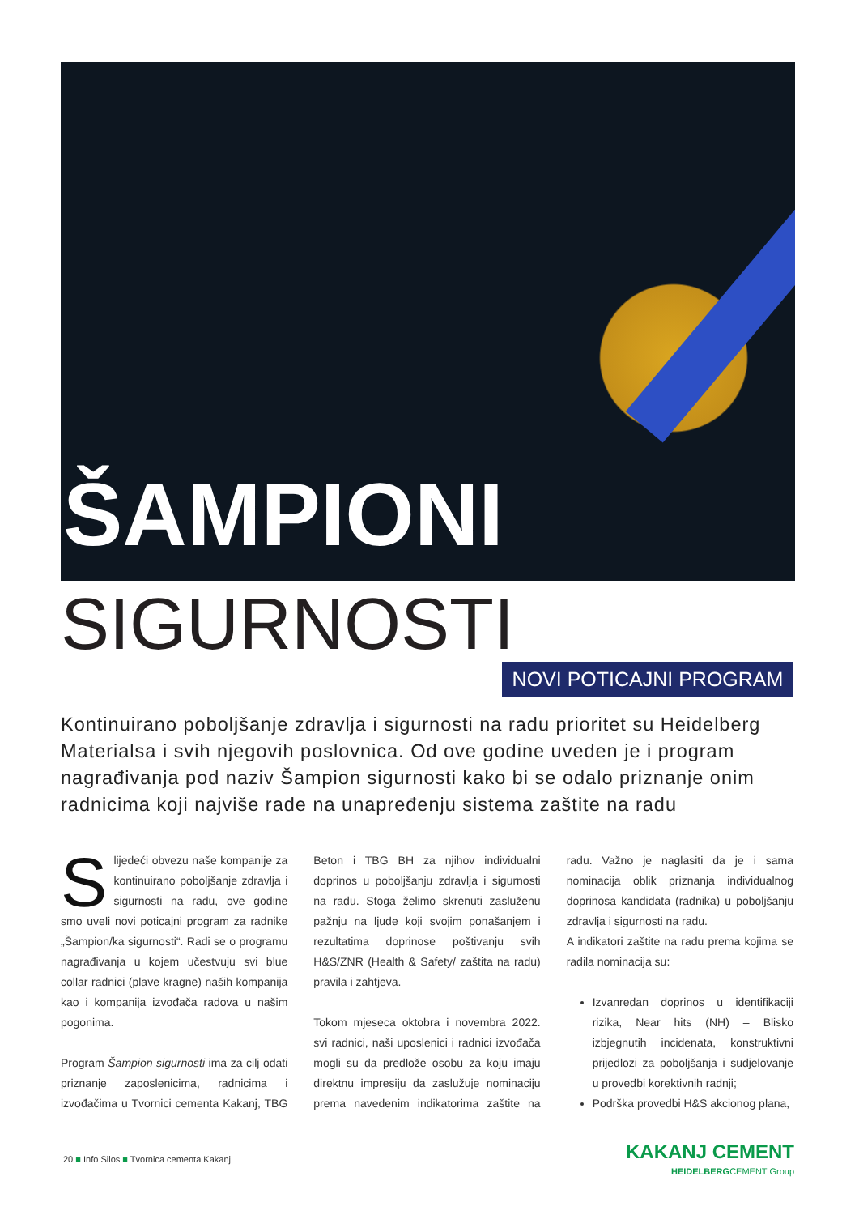ŠAMPIONI
SIGURNOSTI NOVI POTICAJNI PROGRAM
Kontinuirano poboljšanje zdravlja i sigurnosti na radu prioritet su Heidelberg Materialsa i svih njegovih poslovnica. Od ove godine uveden je i program nagrađivanja pod naziv Šampion sigurnosti kako bi se odalo priznanje onim radnicima koji najviše rade na unapređenju sistema zaštite na radu
Slijedeći obvezu naše kompanije za kontinuirano poboljšanje zdravlja i sigurnosti na radu, ove godine smo uveli novi poticajni program za radnike „Šampion/ka sigurnosti“. Radi se o programu nagrađivanja u kojem učestvuju svi blue collar radnici (plave kragne) naših kompanija kao i kompanija izvođača radova u našim pogonima.
Program Šampion sigurnosti ima za cilj odati priznanje zaposlenicima, radnicima i izvođačima u Tvornici cementa Kakanj, TBG Beton i TBG BH za njihov individualni doprinos u poboljšanju zdravlja i sigurnosti na radu. Stoga želimo skrenuti zasluženu pažnju na ljude koji svojim ponašanjem i rezultatima doprinose poštivanju svih H&S/ZNR (Health & Safety/ zaštita na radu) pravila i zahtjeva.
Tokom mjeseca oktobra i novembra 2022. svi radnici, naši uposlenici i radnici izvođača mogli su da predlože osobu za koju imaju direktnu impresiju da zaslužuje nominaciju prema navedenim indikatorima zaštite na radu. Važno je naglasiti da je i sama nominacija oblik priznanja individualnog doprinosa kandidata (radnika) u poboljšanju zdravlja i sigurnosti na radu.
A indikatori zaštite na radu prema kojima se radila nominacija su:
Izvanredan doprinos u identifikaciji rizika, Near hits (NH) – Blisko izbjegnutih incidenata, konstruktivni prijedlozi za poboljšanja i sudjelovanje u provedbi korektivnih radnji;
Podrška provedbi H&S akcionog plana,
20 ■ Info Silos ■ Tvornica cementa Kakanj
KAKANJ CEMENT
HEIDELBERGCEMENT Group